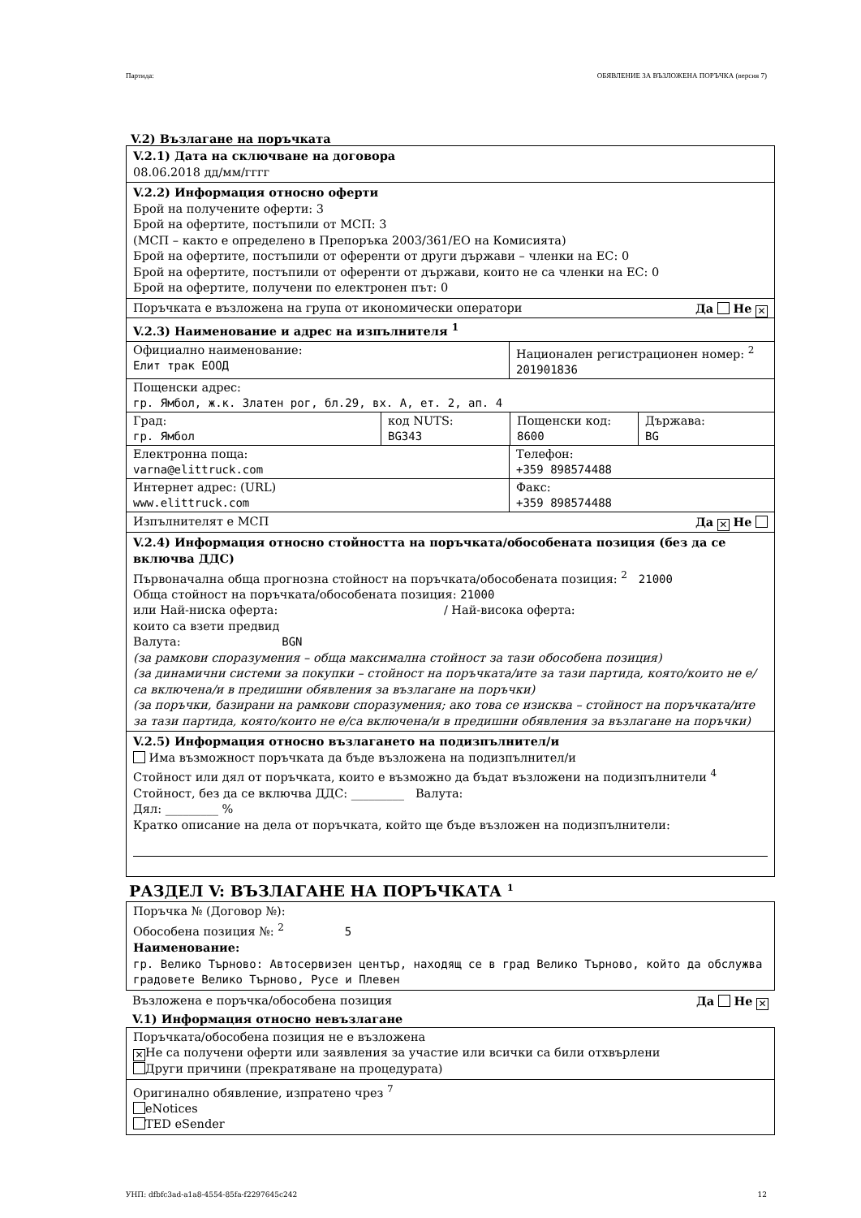Партида: ОБЯВЛЕНИЕ ЗА ВЪЗЛОЖЕНА ПОРЪЧКА (версия 7)
V.2) Възлагане на поръчката
V.2.1) Дата на сключване на договора
08.06.2018 дд/мм/гггг
V.2.2) Информация относно оферти
Брой на получените оферти: 3
Брой на офертите, постъпили от МСП: 3
(МСП – както е определено в Препоръка 2003/361/ЕО на Комисията)
Брой на офертите, постъпили от оференти от други държави – членки на ЕС: 0
Брой на офертите, постъпили от оференти от държави, които не са членки на ЕС: 0
Брой на офертите, получени по електронен път: 0
Поръчката е възложена на група от икономически оператори Да Не ✕
V.2.3) Наименование и адрес на изпълнителя <sup>1</sup>
Официално наименование:
Елит трак ЕООД
Национален регистрационен номер: <sup>2</sup>
201901836
Пощенски адрес:
гр. Ямбол, ж.к. Златен рог, бл.29, вх. А, ет. 2, ап. 4
Град:
гр. Ямбол
код NUTS:
BG343
Пощенски код:
8600
Държава:
BG
Електронна поща:
varna@elittruck.com
Телефон:
+359 898574488
Интернет адрес: (URL)
www.elittruck.com
Факс:
+359 898574488
Изпълнителят е МСП Да ✕ Не
V.2.4) Информация относно стойността на поръчката/обособената позиция (без да се включва ДДС)
Първоначална обща прогнозна стойност на поръчката/обособената позиция: <sup>2</sup> 21000
Обща стойност на поръчката/обособената позиция: 21000
или Най-ниска оферта: / Най-висока оферта:
които са взети предвид
Валута: BGN
(за рамкови споразумения – обща максимална стойност за тази обособена позиция)
(за динамични системи за покупки – стойност на поръчката/ите за тази партида, която/които не е/са включена/и в предишни обявления за възлагане на поръчки)
(за поръчки, базирани на рамкови споразумения; ако това се изисква – стойност на поръчката/ите за тази партида, която/които не е/са включена/и в предишни обявления за възлагане на поръчки)
V.2.5) Информация относно възлагането на подизпълнител/и
Има възможност поръчката да бъде възложена на подизпълнител/и
Стойност или дял от поръчката, които е възможно да бъдат възложени на подизпълнители <sup>4</sup>
Стойност, без да се включва ДДС: _________ Валута:
Дял: _________ %
Кратко описание на дела от поръчката, който ще бъде възложен на подизпълнители:
РАЗДЕЛ V: ВЪЗЛАГАНЕ НА ПОРЪЧКАТА <sup>1</sup>
Поръчка № (Договор №):
Обособена позиция №: <sup>2</sup> 5
Наименование:
гр. Велико Търново: Автосервизен център, находящ се в град Велико Търново, който да обслужва градовете Велико Търново, Русе и Плевен
Възложена е поръчка/обособена позиция Да Не ✕
V.1) Информация относно невъзлагане
Поръчката/обособена позиция не е възложена
✕ Не са получени оферти или заявления за участие или всички са били отхвърлени
Други причини (прекратяване на процедурата)
Оригинално обявление, изпратено чрез <sup>7</sup>
eNotices
TED eSender
УНП: dfbfc3ad-a1a8-4554-85fa-f2297645c242 12